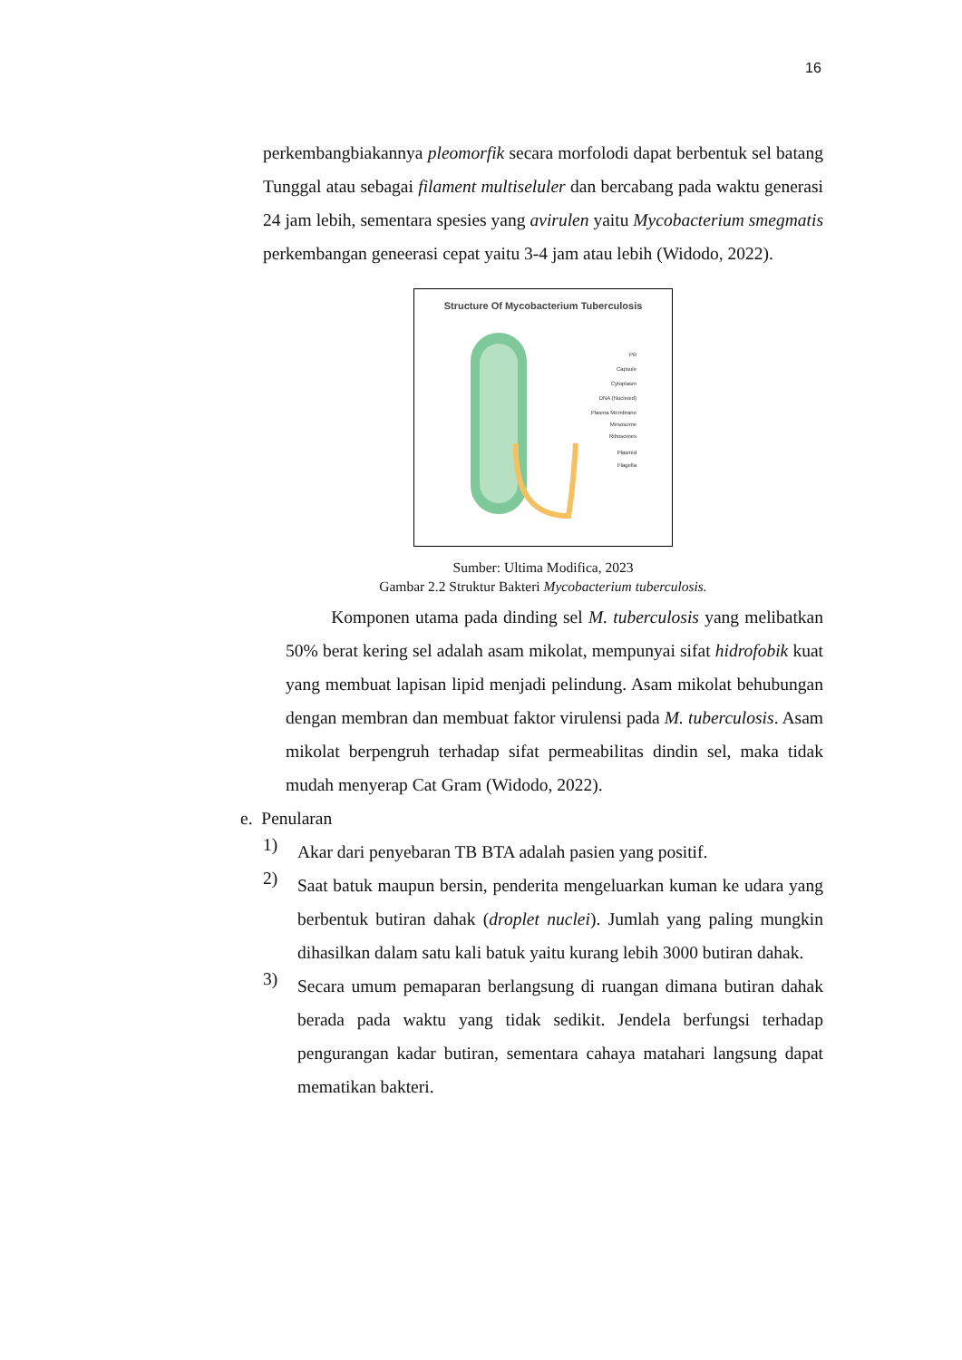16
perkembangbiakannya pleomorfik secara morfolodi dapat berbentuk sel batang Tunggal atau sebagai filament multiseluler dan bercabang pada waktu generasi 24 jam lebih, sementara spesies yang avirulen yaitu Mycobacterium smegmatis perkembangan geneerasi cepat yaitu 3-4 jam atau lebih (Widodo, 2022).
Structure Of Mycobacterium Tuberculosis
Pili
Capsule
Cytoplasm
DNA (Nucleoid)
Plasma Membrane
Mesosome
Ribosomes
Plasmid
Flagella
Sumber: Ultima Modifica, 2023
Gambar 2.2 Struktur Bakteri Mycobacterium tuberculosis.
Komponen utama pada dinding sel M. tuberculosis yang melibatkan 50% berat kering sel adalah asam mikolat, mempunyai sifat hidrofobik kuat yang membuat lapisan lipid menjadi pelindung. Asam mikolat behubungan dengan membran dan membuat faktor virulensi pada M. tuberculosis. Asam mikolat berpengruh terhadap sifat permeabilitas dindin sel, maka tidak mudah menyerap Cat Gram (Widodo, 2022).
e. Penularan
1)
Akar dari penyebaran TB BTA adalah pasien yang positif.
2)
Saat batuk maupun bersin, penderita mengeluarkan kuman ke udara yang berbentuk butiran dahak (droplet nuclei). Jumlah yang paling mungkin dihasilkan dalam satu kali batuk yaitu kurang lebih 3000 butiran dahak.
3)
Secara umum pemaparan berlangsung di ruangan dimana butiran dahak berada pada waktu yang tidak sedikit. Jendela berfungsi terhadap pengurangan kadar butiran, sementara cahaya matahari langsung dapat mematikan bakteri.